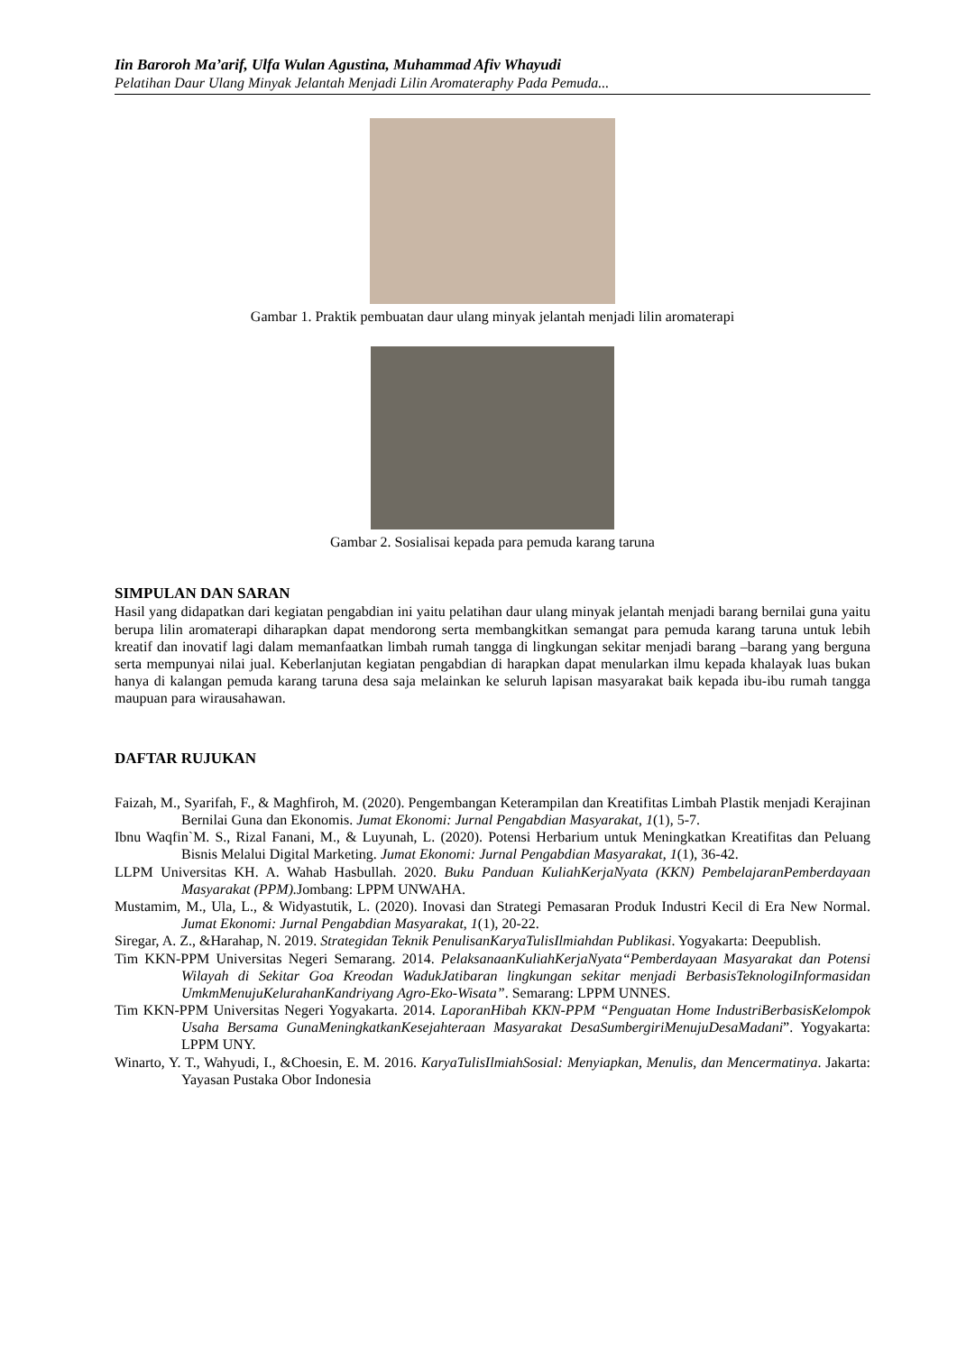Iin Baroroh Ma’arif, Ulfa Wulan Agustina, Muhammad Afiv Whayudi
Pelatihan Daur Ulang Minyak Jelantah Menjadi Lilin Aromateraphy Pada Pemuda...
Gambar 1. Praktik pembuatan daur ulang minyak jelantah menjadi lilin aromaterapi
Gambar 2. Sosialisai kepada para pemuda karang taruna
SIMPULAN DAN SARAN
Hasil yang didapatkan dari kegiatan pengabdian ini yaitu pelatihan daur ulang minyak jelantah menjadi barang bernilai guna yaitu berupa lilin aromaterapi diharapkan dapat mendorong serta membangkitkan semangat para pemuda karang taruna untuk lebih kreatif dan inovatif lagi dalam memanfaatkan limbah rumah tangga di lingkungan sekitar menjadi barang –barang yang berguna serta mempunyai nilai jual. Keberlanjutan kegiatan pengabdian di harapkan dapat menularkan ilmu kepada khalayak luas bukan hanya di kalangan pemuda karang taruna desa saja melainkan ke seluruh lapisan masyarakat baik kepada ibu-ibu rumah tangga maupuan para wirausahawan.
DAFTAR RUJUKAN
Faizah, M., Syarifah, F., & Maghfiroh, M. (2020). Pengembangan Keterampilan dan Kreatifitas Limbah Plastik menjadi Kerajinan Bernilai Guna dan Ekonomis. Jumat Ekonomi: Jurnal Pengabdian Masyarakat, 1(1), 5-7.
Ibnu Waqfin`M. S., Rizal Fanani, M., & Luyunah, L. (2020). Potensi Herbarium untuk Meningkatkan Kreatifitas dan Peluang Bisnis Melalui Digital Marketing. Jumat Ekonomi: Jurnal Pengabdian Masyarakat, 1(1), 36-42.
LLPM Universitas KH. A. Wahab Hasbullah. 2020. Buku Panduan KuliahKerjaNyata (KKN) PembelajaranPemberdayaan Masyarakat (PPM). Jombang: LPPM UNWAHA.
Mustamim, M., Ula, L., & Widyastutik, L. (2020). Inovasi dan Strategi Pemasaran Produk Industri Kecil di Era New Normal. Jumat Ekonomi: Jurnal Pengabdian Masyarakat, 1(1), 20-22.
Siregar, A. Z., &Harahap, N. 2019. Strategidan Teknik PenulisanKaryaTulisIlmiahdan Publikasi. Yogyakarta: Deepublish.
Tim KKN-PPM Universitas Negeri Semarang. 2014. PelaksanaanKuliahKerjaNyata“Pemberdayaan Masyarakat dan Potensi Wilayah di Sekitar Goa Kreodan WadukJatibaran lingkungan sekitar menjadi BerbasisTeknologiInformasidan UmkmMenujuKelurahanKandriyang Agro-Eko-Wisata”. Semarang: LPPM UNNES.
Tim KKN-PPM Universitas Negeri Yogyakarta. 2014. LaporanHibah KKN-PPM “Penguatan Home IndustriBerbasisKelompok Usaha Bersama GunaMeningkatkanKesejahteraan Masyarakat DesaSumbergiriMenujuDesaMadani”. Yogyakarta: LPPM UNY.
Winarto, Y. T., Wahyudi, I., &Choesin, E. M. 2016. KaryaTulisIlmiahSosial: Menyiapkan, Menulis, dan Mencermatinya. Jakarta: Yayasan Pustaka Obor Indonesia